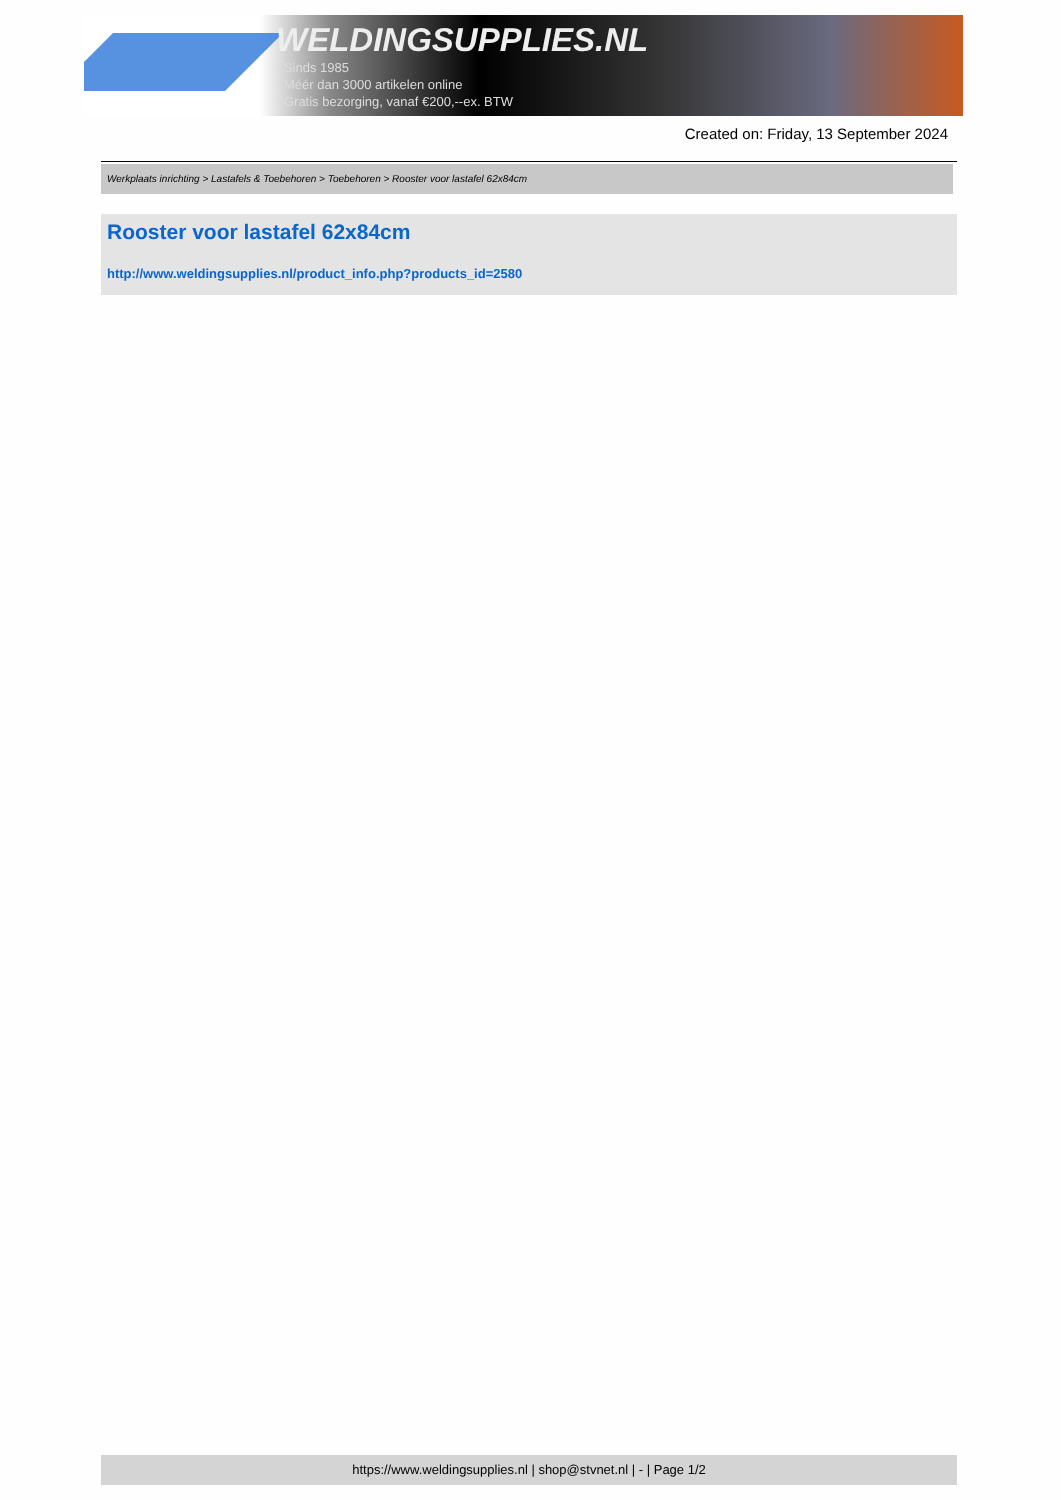WELDINGSUPPLIES.NL
- Sinds 1985
- Méér dan 3000 artikelen online
- Gratis bezorging, vanaf €200,--ex. BTW
Created on: Friday, 13 September 2024
Werkplaats inrichting > Lastafels & Toebehoren > Toebehoren > Rooster voor lastafel 62x84cm
Rooster voor lastafel 62x84cm
http://www.weldingsupplies.nl/product_info.php?products_id=2580
https://www.weldingsupplies.nl | shop@stvnet.nl | - | Page 1/2